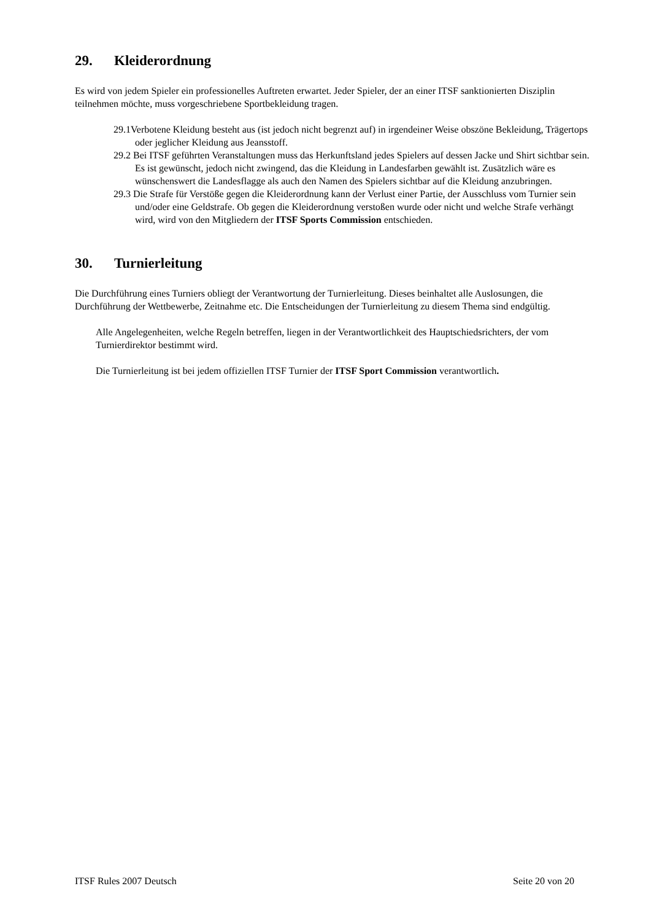29. Kleiderordnung
Es wird von jedem Spieler ein professionelles Auftreten erwartet. Jeder Spieler, der an einer ITSF sanktionierten Disziplin teilnehmen möchte, muss vorgeschriebene Sportbekleidung tragen.
29.1Verbotene Kleidung besteht aus (ist jedoch nicht begrenzt auf) in irgendeiner Weise obszöne Bekleidung, Trägertops oder jeglicher Kleidung aus Jeansstoff.
29.2 Bei ITSF geführten Veranstaltungen muss das Herkunftsland jedes Spielers auf dessen Jacke und Shirt sichtbar sein. Es ist gewünscht, jedoch nicht zwingend, das die Kleidung in Landesfarben gewählt ist. Zusätzlich wäre es wünschenswert die Landesflagge als auch den Namen des Spielers sichtbar auf die Kleidung anzubringen.
29.3 Die Strafe für Verstöße gegen die Kleiderordnung kann der Verlust einer Partie, der Ausschluss vom Turnier sein und/oder eine Geldstrafe. Ob gegen die Kleiderordnung verstoßen wurde oder nicht und welche Strafe verhängt wird, wird von den Mitgliedern der ITSF Sports Commission entschieden.
30. Turnierleitung
Die Durchführung eines Turniers obliegt der Verantwortung der Turnierleitung. Dieses beinhaltet alle Auslosungen, die Durchführung der Wettbewerbe, Zeitnahme etc. Die Entscheidungen der Turnierleitung zu diesem Thema sind endgültig.
Alle Angelegenheiten, welche Regeln betreffen, liegen in der Verantwortlichkeit des Hauptschiedsrichters, der vom Turnierdirektor bestimmt wird.
Die Turnierleitung ist bei jedem offiziellen ITSF Turnier der ITSF Sport Commission verantwortlich.
ITSF Rules 2007 Deutsch Seite 20 von 20